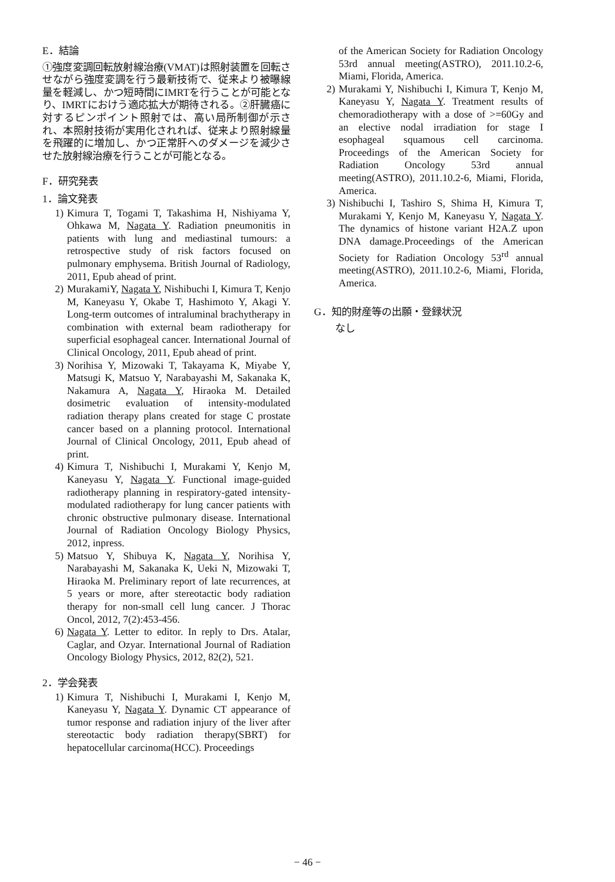E．結論
①強度変調回転放射線治療(VMAT)は照射装置を回転させながら強度変調を行う最新技術で、従来より被曝線量を軽減し、かつ短時間にIMRTを行うことが可能となり、IMRTにおけう適応拡大が期待される。②肝臓癌に対するピンポイント照射では、高い局所制御が示され、本照射技術が実用化されれば、従来より照射線量を飛躍的に増加し、かつ正常肝へのダメージを減少させた放射線治療を行うことが可能となる。
F．研究発表
1．論文発表
1) Kimura T, Togami T, Takashima H, Nishiyama Y, Ohkawa M, Nagata Y. Radiation pneumonitis in patients with lung and mediastinal tumours: a retrospective study of risk factors focused on pulmonary emphysema. British Journal of Radiology, 2011, Epub ahead of print.
2) MurakamiY, Nagata Y, Nishibuchi I, Kimura T, Kenjo M, Kaneyasu Y, Okabe T, Hashimoto Y, Akagi Y. Long-term outcomes of intraluminal brachytherapy in combination with external beam radiotherapy for superficial esophageal cancer. International Journal of Clinical Oncology, 2011, Epub ahead of print.
3) Norihisa Y, Mizowaki T, Takayama K, Miyabe Y, Matsugi K, Matsuo Y, Narabayashi M, Sakanaka K, Nakamura A, Nagata Y, Hiraoka M. Detailed dosimetric evaluation of intensity-modulated radiation therapy plans created for stage C prostate cancer based on a planning protocol. International Journal of Clinical Oncology, 2011, Epub ahead of print.
4) Kimura T, Nishibuchi I, Murakami Y, Kenjo M, Kaneyasu Y, Nagata Y. Functional image-guided radiotherapy planning in respiratory-gated intensity-modulated radiotherapy for lung cancer patients with chronic obstructive pulmonary disease. International Journal of Radiation Oncology Biology Physics, 2012, inpress.
5) Matsuo Y, Shibuya K, Nagata Y, Norihisa Y, Narabayashi M, Sakanaka K, Ueki N, Mizowaki T, Hiraoka M. Preliminary report of late recurrences, at 5 years or more, after stereotactic body radiation therapy for non-small cell lung cancer. J Thorac Oncol, 2012, 7(2):453-456.
6) Nagata Y. Letter to editor. In reply to Drs. Atalar, Caglar, and Ozyar. International Journal of Radiation Oncology Biology Physics, 2012, 82(2), 521.
2．学会発表
1) Kimura T, Nishibuchi I, Murakami I, Kenjo M, Kaneyasu Y, Nagata Y. Dynamic CT appearance of tumor response and radiation injury of the liver after stereotactic body radiation therapy(SBRT) for hepatocellular carcinoma(HCC). Proceedings
of the American Society for Radiation Oncology 53rd annual meeting(ASTRO), 2011.10.2-6, Miami, Florida, America.
2) Murakami Y, Nishibuchi I, Kimura T, Kenjo M, Kaneyasu Y, Nagata Y. Treatment results of chemoradiotherapy with a dose of >=60Gy and an elective nodal irradiation for stage I esophageal squamous cell carcinoma. Proceedings of the American Society for Radiation Oncology 53rd annual meeting(ASTRO), 2011.10.2-6, Miami, Florida, America.
3) Nishibuchi I, Tashiro S, Shima H, Kimura T, Murakami Y, Kenjo M, Kaneyasu Y, Nagata Y. The dynamics of histone variant H2A.Z upon DNA damage.Proceedings of the American Society for Radiation Oncology 53<sup>rd</sup> annual meeting(ASTRO), 2011.10.2-6, Miami, Florida, America.
G．知的財産等の出願・登録状況
なし
− 46 −